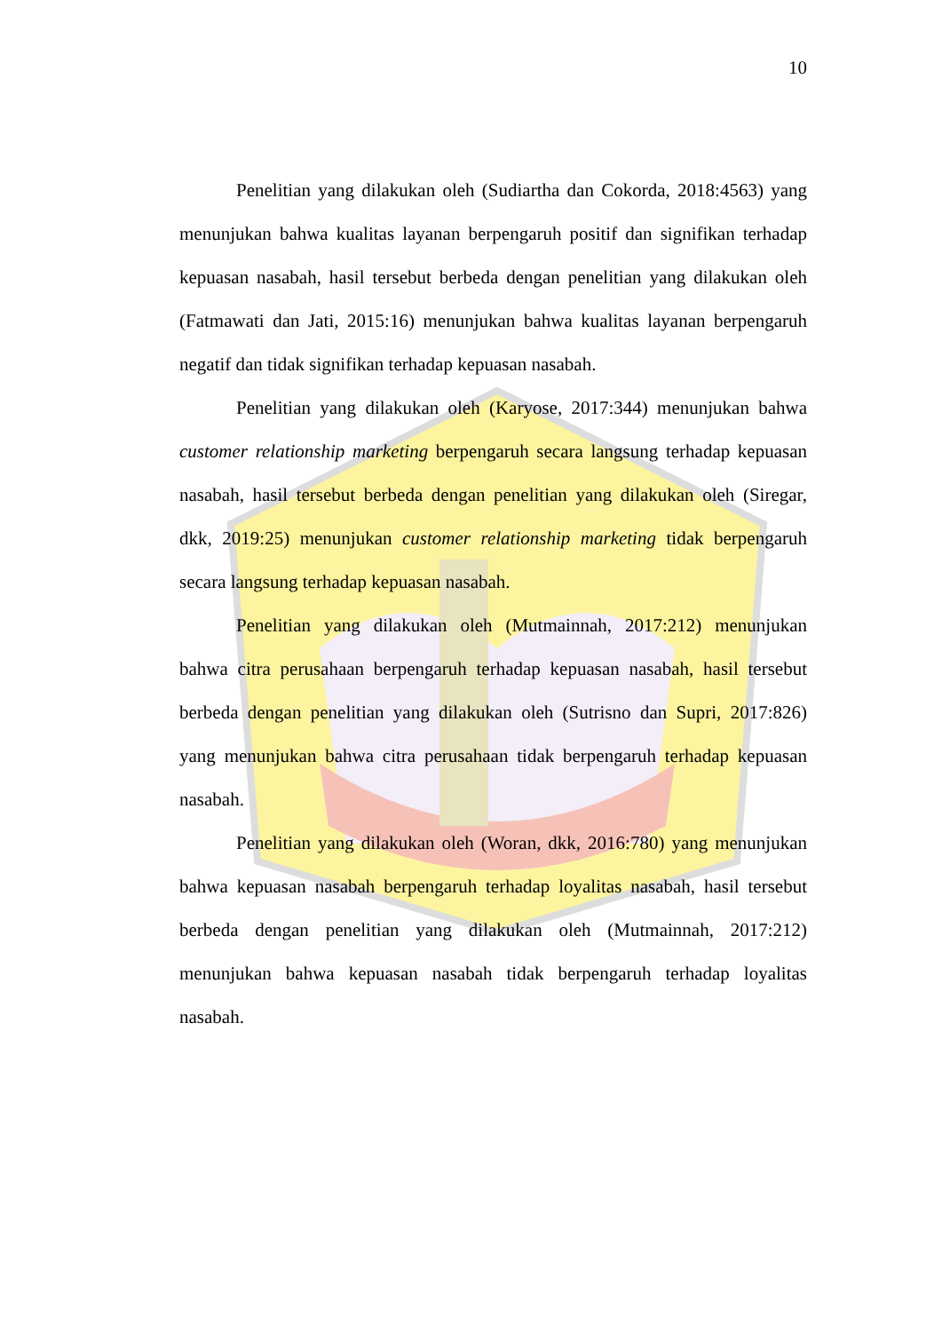10
Penelitian yang dilakukan oleh (Sudiartha dan Cokorda, 2018:4563) yang menunjukan bahwa kualitas layanan berpengaruh positif dan signifikan terhadap kepuasan nasabah, hasil tersebut berbeda dengan penelitian yang dilakukan oleh (Fatmawati dan Jati, 2015:16) menunjukan bahwa kualitas layanan berpengaruh negatif dan tidak signifikan terhadap kepuasan nasabah.
Penelitian yang dilakukan oleh (Karyose, 2017:344) menunjukan bahwa customer relationship marketing berpengaruh secara langsung terhadap kepuasan nasabah, hasil tersebut berbeda dengan penelitian yang dilakukan oleh (Siregar, dkk, 2019:25) menunjukan customer relationship marketing tidak berpengaruh secara langsung terhadap kepuasan nasabah.
Penelitian yang dilakukan oleh (Mutmainnah, 2017:212) menunjukan bahwa citra perusahaan berpengaruh terhadap kepuasan nasabah, hasil tersebut berbeda dengan penelitian yang dilakukan oleh (Sutrisno dan Supri, 2017:826) yang menunjukan bahwa citra perusahaan tidak berpengaruh terhadap kepuasan nasabah.
Penelitian yang dilakukan oleh (Woran, dkk, 2016:780) yang menunjukan bahwa kepuasan nasabah berpengaruh terhadap loyalitas nasabah, hasil tersebut berbeda dengan penelitian yang dilakukan oleh (Mutmainnah, 2017:212) menunjukan bahwa kepuasan nasabah tidak berpengaruh terhadap loyalitas nasabah.